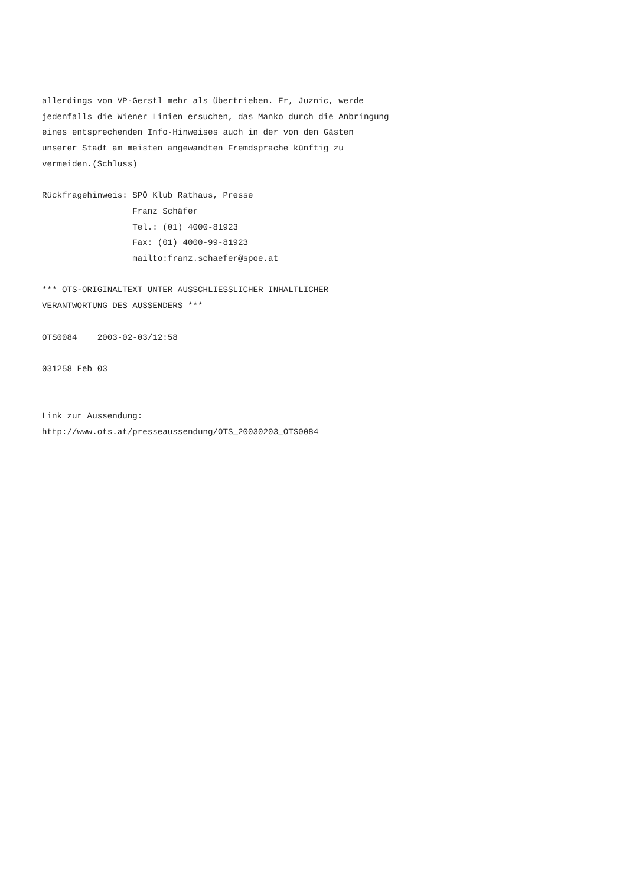allerdings von VP-Gerstl mehr als übertrieben. Er, Juznic, werde
jedenfalls die Wiener Linien ersuchen, das Manko durch die Anbringung
eines entsprechenden Info-Hinweises auch in der von den Gästen
unserer Stadt am meisten angewandten Fremdsprache künftig zu
vermeiden.(Schluss)

Rückfragehinweis: SPÖ Klub Rathaus, Presse
                  Franz Schäfer
                  Tel.: (01) 4000-81923
                  Fax: (01) 4000-99-81923
                  mailto:franz.schaefer@spoe.at

*** OTS-ORIGINALTEXT UNTER AUSSCHLIESSLICHER INHALTLICHER
VERANTWORTUNG DES AUSSENDERS ***

OTS0084    2003-02-03/12:58

031258 Feb 03


Link zur Aussendung:
http://www.ots.at/presseaussendung/OTS_20030203_OTS0084